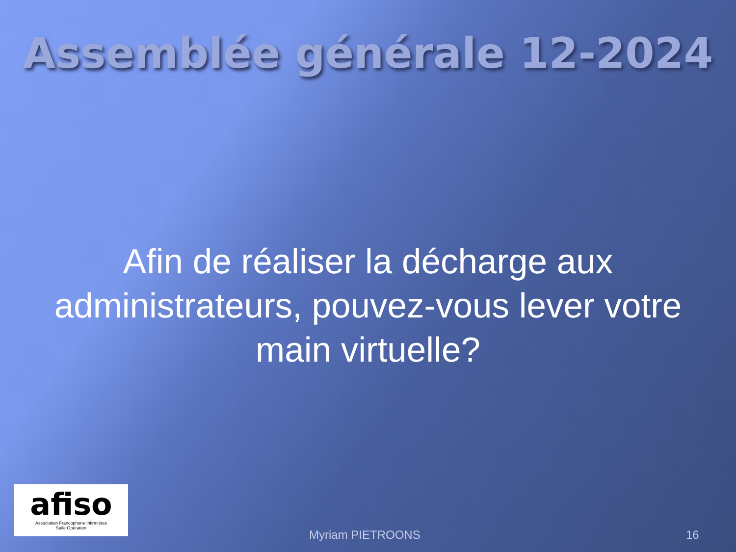Assemblée générale 12-2024
Afin de réaliser la décharge aux
administrateurs, pouvez-vous lever votre
main virtuelle?
afiso
Association Francophone Infirmières
Salle Opération
Myriam PIETROONS 16